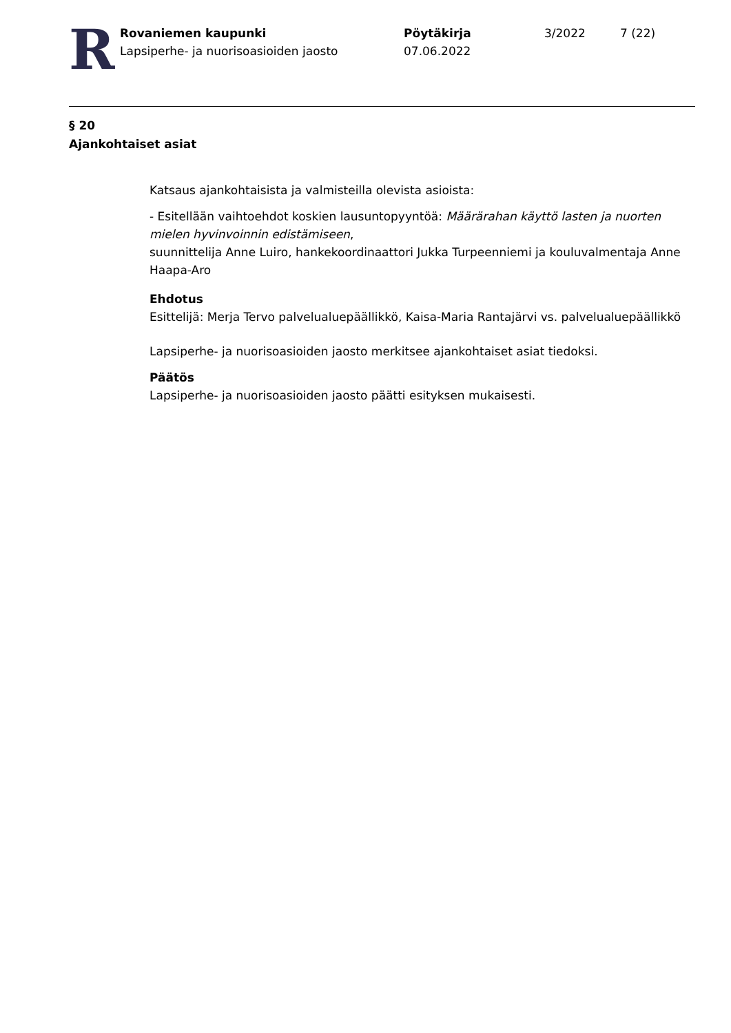R
Rovaniemen kaupunki
Lapsiperhe- ja nuorisoasioiden jaosto
Pöytäkirja
07.06.2022
3/2022 7 (22)
§ 20
Ajankohtaiset asiat
Katsaus ajankohtaisista ja valmisteilla olevista asioista:
- Esitellään vaihtoehdot koskien lausuntopyyntöä: Määrärahan käyttö lasten ja nuorten mielen hyvinvoinnin edistämiseen,
suunnittelija Anne Luiro, hankekoordinaattori Jukka Turpeenniemi ja kouluvalmentaja Anne Haapa-Aro
Ehdotus
Esittelijä: Merja Tervo palvelualuepäällikkö, Kaisa-Maria Rantajärvi vs. palvelualuepäällikkö
Lapsiperhe- ja nuorisoasioiden jaosto merkitsee ajankohtaiset asiat tiedoksi.
Päätös
Lapsiperhe- ja nuorisoasioiden jaosto päätti esityksen mukaisesti.